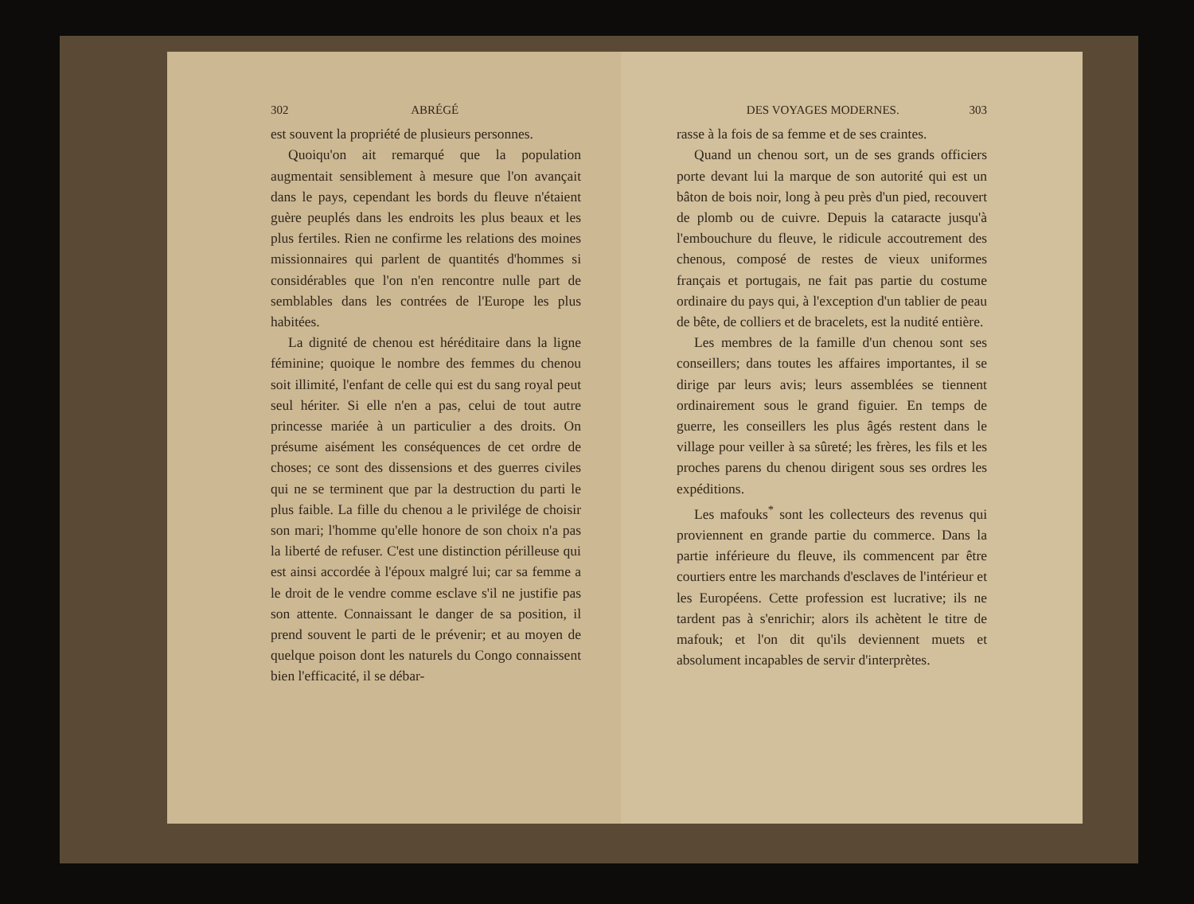302 ABRÉGÉ
est souvent la propriété de plusieurs personnes.
Quoiqu'on ait remarqué que la population augmentait sensiblement à mesure que l'on avançait dans le pays, cependant les bords du fleuve n'étaient guère peuplés dans les endroits les plus beaux et les plus fertiles. Rien ne confirme les relations des moines missionnaires qui parlent de quantités d'hommes si considérables que l'on n'en rencontre nulle part de semblables dans les contrées de l'Europe les plus habitées.
La dignité de chenou est héréditaire dans la ligne féminine; quoique le nombre des femmes du chenou soit illimité, l'enfant de celle qui est du sang royal peut seul hériter. Si elle n'en a pas, celui de tout autre princesse mariée à un particulier a des droits. On présume aisément les conséquences de cet ordre de choses; ce sont des dissensions et des guerres civiles qui ne se terminent que par la destruction du parti le plus faible. La fille du chenou a le privilége de choisir son mari; l'homme qu'elle honore de son choix n'a pas la liberté de refuser. C'est une distinction périlleuse qui est ainsi accordée à l'époux malgré lui; car sa femme a le droit de le vendre comme esclave s'il ne justifie pas son attente. Connaissant le danger de sa position, il prend souvent le parti de le prévenir; et au moyen de quelque poison dont les naturels du Congo connaissent bien l'efficacité, il se débar-
DES VOYAGES MODERNES. 303
rasse à la fois de sa femme et de ses craintes.
Quand un chenou sort, un de ses grands officiers porte devant lui la marque de son autorité qui est un bâton de bois noir, long à peu près d'un pied, recouvert de plomb ou de cuivre. Depuis la cataracte jusqu'à l'embouchure du fleuve, le ridicule accoutrement des chenous, composé de restes de vieux uniformes français et portugais, ne fait pas partie du costume ordinaire du pays qui, à l'exception d'un tablier de peau de bête, de colliers et de bracelets, est la nudité entière.
Les membres de la famille d'un chenou sont ses conseillers; dans toutes les affaires importantes, il se dirige par leurs avis; leurs assemblées se tiennent ordinairement sous le grand figuier. En temps de guerre, les conseillers les plus âgés restent dans le village pour veiller à sa sûreté; les frères, les fils et les proches parens du chenou dirigent sous ses ordres les expéditions.
Les mafouks<sup>*</sup> sont les collecteurs des revenus qui proviennent en grande partie du commerce. Dans la partie inférieure du fleuve, ils commencent par être courtiers entre les marchands d'esclaves de l'intérieur et les Européens. Cette profession est lucrative; ils ne tardent pas à s'enrichir; alors ils achètent le titre de mafouk; et l'on dit qu'ils deviennent muets et absolument incapables de servir d'interprètes.